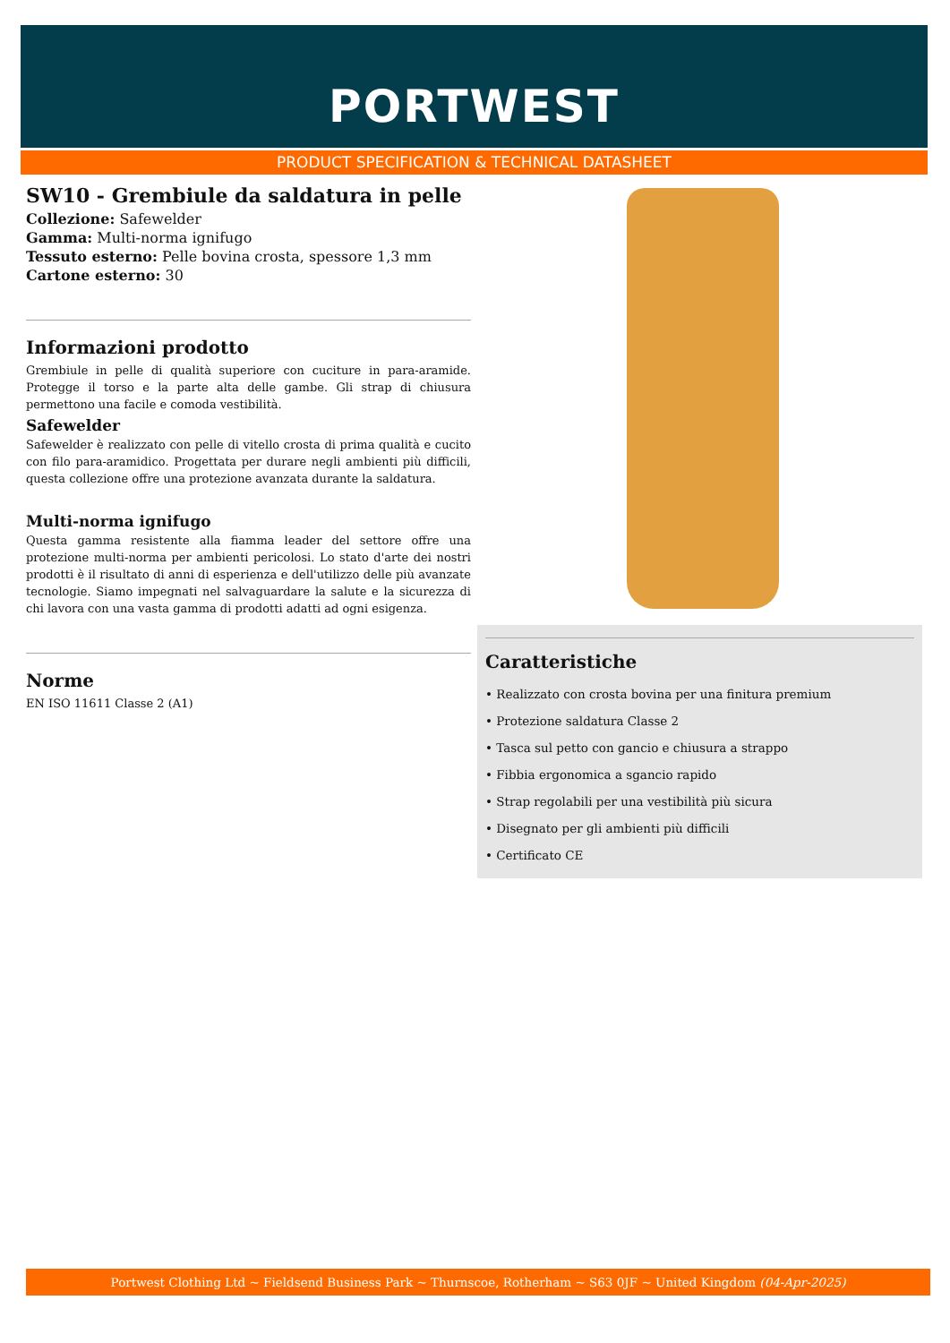PORTWEST
PRODUCT SPECIFICATION & TECHNICAL DATASHEET
SW10 - Grembiule da saldatura in pelle
Collezione: Safewelder
Gamma: Multi-norma ignifugo
Tessuto esterno: Pelle bovina crosta, spessore 1,3 mm
Cartone esterno: 30
Informazioni prodotto
Grembiule in pelle di qualità superiore con cuciture in para-aramide. Protegge il torso e la parte alta delle gambe. Gli strap di chiusura permettono una facile e comoda vestibilità.
Safewelder
Safewelder è realizzato con pelle di vitello crosta di prima qualità e cucito con filo para-aramidico. Progettata per durare negli ambienti più difficili, questa collezione offre una protezione avanzata durante la saldatura.
Multi-norma ignifugo
Questa gamma resistente alla fiamma leader del settore offre una protezione multi-norma per ambienti pericolosi. Lo stato d'arte dei nostri prodotti è il risultato di anni di esperienza e dell'utilizzo delle più avanzate tecnologie. Siamo impegnati nel salvaguardare la salute e la sicurezza di chi lavora con una vasta gamma di prodotti adatti ad ogni esigenza.
Norme
EN ISO 11611 Classe 2 (A1)
Caratteristiche
• Realizzato con crosta bovina per una finitura premium
• Protezione saldatura Classe 2
• Tasca sul petto con gancio e chiusura a strappo
• Fibbia ergonomica a sgancio rapido
• Strap regolabili per una vestibilità più sicura
• Disegnato per gli ambienti più difficili
• Certificato CE
Portwest Clothing Ltd ~ Fieldsend Business Park ~ Thurnscoe, Rotherham ~ S63 0JF ~ United Kingdom (04-Apr-2025)